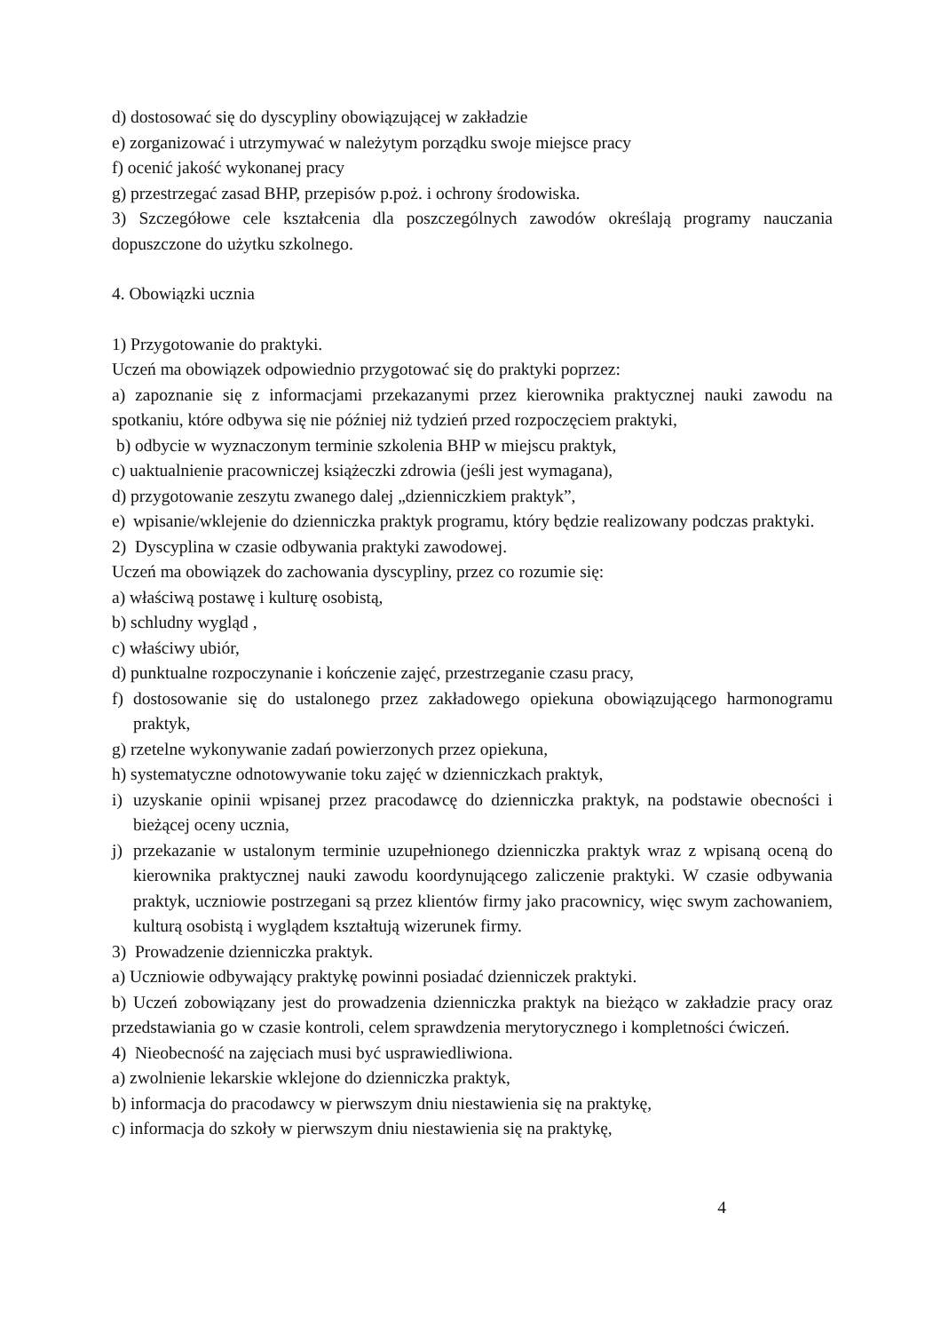d) dostosować się do dyscypliny obowiązującej w zakładzie
e) zorganizować i utrzymywać w należytym porządku swoje miejsce pracy
f) ocenić jakość wykonanej pracy
g) przestrzegać zasad BHP, przepisów p.poż. i ochrony środowiska.
3) Szczegółowe cele kształcenia dla poszczególnych zawodów określają programy nauczania dopuszczone do użytku szkolnego.
4. Obowiązki ucznia
1) Przygotowanie do praktyki.
Uczeń ma obowiązek odpowiednio przygotować się do praktyki poprzez:
a) zapoznanie się z informacjami przekazanymi przez kierownika praktycznej nauki zawodu na spotkaniu, które odbywa się nie później niż tydzień przed rozpoczęciem praktyki,
b) odbycie w wyznaczonym terminie szkolenia BHP w miejscu praktyk,
c) uaktualnienie pracowniczej książeczki zdrowia (jeśli jest wymagana),
d) przygotowanie zeszytu zwanego dalej „dzienniczkiem praktyk”,
e) wpisanie/wklejenie do dzienniczka praktyk programu, który będzie realizowany podczas praktyki.
2) Dyscyplina w czasie odbywania praktyki zawodowej.
Uczeń ma obowiązek do zachowania dyscypliny, przez co rozumie się:
a) właściwą postawę i kulturę osobistą,
b) schludny wygląd ,
c) właściwy ubiór,
d) punktualne rozpoczynanie i kończenie zajęć, przestrzeganie czasu pracy,
f) dostosowanie się do ustalonego przez zakładowego opiekuna obowiązującego harmonogramu praktyk,
g) rzetelne wykonywanie zadań powierzonych przez opiekuna,
h) systematyczne odnotowywanie toku zajęć w dzienniczkach praktyk,
i) uzyskanie opinii wpisanej przez pracodawcę do dzienniczka praktyk, na podstawie obecności i bieżącej oceny ucznia,
j) przekazanie w ustalonym terminie uzupełnionego dzienniczka praktyk wraz z wpisaną oceną do kierownika praktycznej nauki zawodu koordynującego zaliczenie praktyki. W czasie odbywania praktyk, uczniowie postrzegani są przez klientów firmy jako pracownicy, więc swym zachowaniem, kulturą osobistą i wyglądem kształtują wizerunek firmy.
3) Prowadzenie dzienniczka praktyk.
a) Uczniowie odbywający praktykę powinni posiadać dzienniczek praktyki.
b) Uczeń zobowiązany jest do prowadzenia dzienniczka praktyk na bieżąco w zakładzie pracy oraz przedstawiania go w czasie kontroli, celem sprawdzenia merytorycznego i kompletności ćwiczeń.
4) Nieobecność na zajęciach musi być usprawiedliwiona.
a) zwolnienie lekarskie wklejone do dzienniczka praktyk,
b) informacja do pracodawcy w pierwszym dniu niestawienia się na praktykę,
c) informacja do szkoły w pierwszym dniu niestawienia się na praktykę,
4